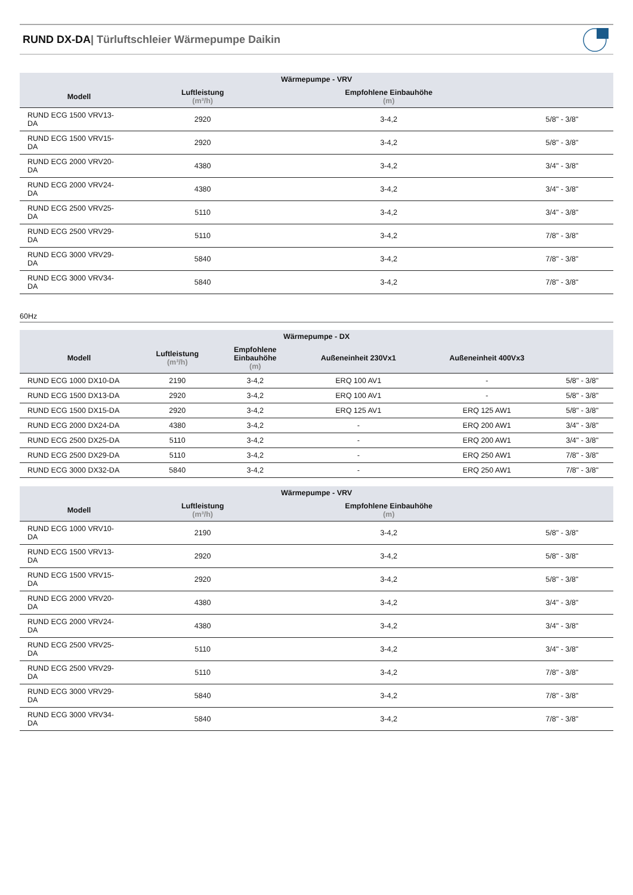RUND DX-DA| Türluftschleier Wärmepumpe Daikin
| Wärmepumpe - VRV | | | |
| --- | --- | --- | --- |
| Modell | Luftleistung (m³/h) | Empfohlene Einbauhöhe (m) | |
| RUND ECG 1500 VRV13- DA | 2920 | 3-4,2 | 5/8" - 3/8" |
| RUND ECG 1500 VRV15- DA | 2920 | 3-4,2 | 5/8" - 3/8" |
| RUND ECG 2000 VRV20- DA | 4380 | 3-4,2 | 3/4" - 3/8" |
| RUND ECG 2000 VRV24- DA | 4380 | 3-4,2 | 3/4" - 3/8" |
| RUND ECG 2500 VRV25- DA | 5110 | 3-4,2 | 3/4" - 3/8" |
| RUND ECG 2500 VRV29- DA | 5110 | 3-4,2 | 7/8" - 3/8" |
| RUND ECG 3000 VRV29- DA | 5840 | 3-4,2 | 7/8" - 3/8" |
| RUND ECG 3000 VRV34- DA | 5840 | 3-4,2 | 7/8" - 3/8" |
60Hz
| Wärmepumpe - DX | | | | | |
| --- | --- | --- | --- | --- | --- |
| Modell | Luftleistung (m³/h) | Empfohlene Einbauhöhe (m) | Außeneinheit 230Vx1 | Außeneinheit 400Vx3 | |
| RUND ECG 1000 DX10-DA | 2190 | 3-4,2 | ERQ 100 AV1 | - | 5/8" - 3/8" |
| RUND ECG 1500 DX13-DA | 2920 | 3-4,2 | ERQ 100 AV1 | - | 5/8" - 3/8" |
| RUND ECG 1500 DX15-DA | 2920 | 3-4,2 | ERQ 125 AV1 | ERQ 125 AW1 | 5/8" - 3/8" |
| RUND ECG 2000 DX24-DA | 4380 | 3-4,2 | - | ERQ 200 AW1 | 3/4" - 3/8" |
| RUND ECG 2500 DX25-DA | 5110 | 3-4,2 | - | ERQ 200 AW1 | 3/4" - 3/8" |
| RUND ECG 2500 DX29-DA | 5110 | 3-4,2 | - | ERQ 250 AW1 | 7/8" - 3/8" |
| RUND ECG 3000 DX32-DA | 5840 | 3-4,2 | - | ERQ 250 AW1 | 7/8" - 3/8" |
| Wärmepumpe - VRV | | | |
| --- | --- | --- | --- |
| Modell | Luftleistung (m³/h) | Empfohlene Einbauhöhe (m) | |
| RUND ECG 1000 VRV10- DA | 2190 | 3-4,2 | 5/8" - 3/8" |
| RUND ECG 1500 VRV13- DA | 2920 | 3-4,2 | 5/8" - 3/8" |
| RUND ECG 1500 VRV15- DA | 2920 | 3-4,2 | 5/8" - 3/8" |
| RUND ECG 2000 VRV20- DA | 4380 | 3-4,2 | 3/4" - 3/8" |
| RUND ECG 2000 VRV24- DA | 4380 | 3-4,2 | 3/4" - 3/8" |
| RUND ECG 2500 VRV25- DA | 5110 | 3-4,2 | 3/4" - 3/8" |
| RUND ECG 2500 VRV29- DA | 5110 | 3-4,2 | 7/8" - 3/8" |
| RUND ECG 3000 VRV29- DA | 5840 | 3-4,2 | 7/8" - 3/8" |
| RUND ECG 3000 VRV34- DA | 5840 | 3-4,2 | 7/8" - 3/8" |